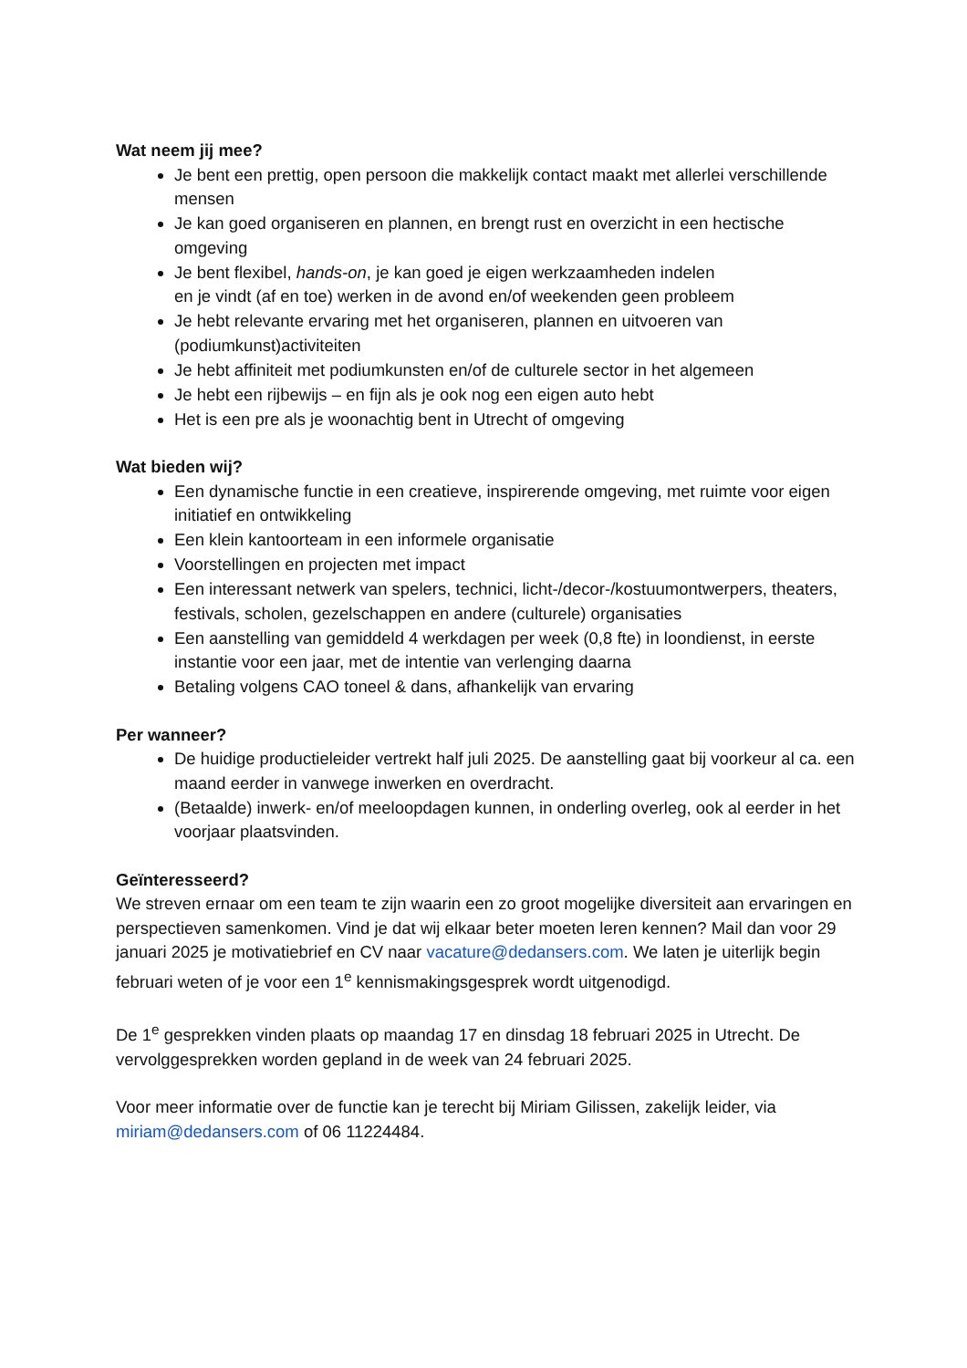Wat neem jij mee?
Je bent een prettig, open persoon die makkelijk contact maakt met allerlei verschillende mensen
Je kan goed organiseren en plannen, en brengt rust en overzicht in een hectische omgeving
Je bent flexibel, hands-on, je kan goed je eigen werkzaamheden indelen
en je vindt (af en toe) werken in de avond en/of weekenden geen probleem
Je hebt relevante ervaring met het organiseren, plannen en uitvoeren van (podiumkunst)activiteiten
Je hebt affiniteit met podiumkunsten en/of de culturele sector in het algemeen
Je hebt een rijbewijs – en fijn als je ook nog een eigen auto hebt
Het is een pre als je woonachtig bent in Utrecht of omgeving
Wat bieden wij?
Een dynamische functie in een creatieve, inspirerende omgeving, met ruimte voor eigen initiatief en ontwikkeling
Een klein kantoorteam in een informele organisatie
Voorstellingen en projecten met impact
Een interessant netwerk van spelers, technici, licht-/decor-/kostuumontwerpers, theaters, festivals, scholen, gezelschappen en andere (culturele) organisaties
Een aanstelling van gemiddeld 4 werkdagen per week (0,8 fte) in loondienst, in eerste instantie voor een jaar, met de intentie van verlenging daarna
Betaling volgens CAO toneel & dans, afhankelijk van ervaring
Per wanneer?
De huidige productieleider vertrekt half juli 2025. De aanstelling gaat bij voorkeur al ca. een maand eerder in vanwege inwerken en overdracht.
(Betaalde) inwerk- en/of meeloopdagen kunnen, in onderling overleg, ook al eerder in het voorjaar plaatsvinden.
Geïnteresseerd?
We streven ernaar om een team te zijn waarin een zo groot mogelijke diversiteit aan ervaringen en perspectieven samenkomen. Vind je dat wij elkaar beter moeten leren kennen? Mail dan voor 29 januari 2025 je motivatiebrief en CV naar vacature@dedansers.com. We laten je uiterlijk begin februari weten of je voor een 1<sup>e</sup> kennismakingsgesprek wordt uitgenodigd.
De 1<sup>e</sup> gesprekken vinden plaats op maandag 17 en dinsdag 18 februari 2025 in Utrecht. De vervolggesprekken worden gepland in de week van 24 februari 2025.
Voor meer informatie over de functie kan je terecht bij Miriam Gilissen, zakelijk leider, via miriam@dedansers.com of 06 11224484.